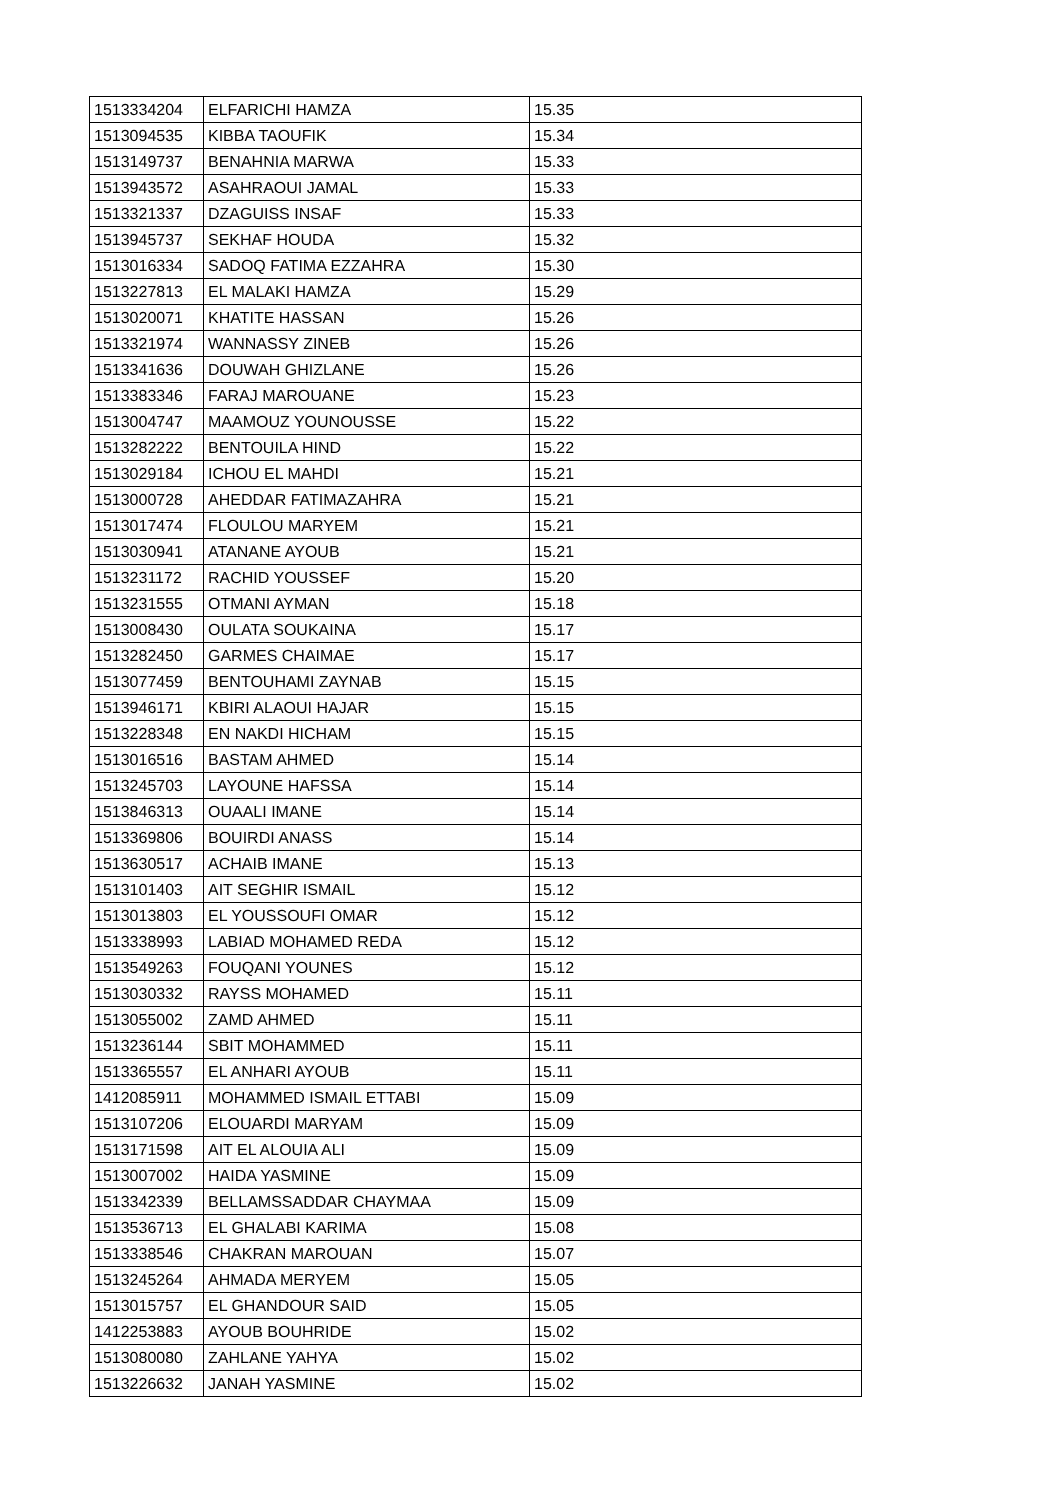| 1513334204 | ELFARICHI HAMZA | 15.35 |
| 1513094535 | KIBBA TAOUFIK | 15.34 |
| 1513149737 | BENAHNIA MARWA | 15.33 |
| 1513943572 | ASAHRAOUI JAMAL | 15.33 |
| 1513321337 | DZAGUISS INSAF | 15.33 |
| 1513945737 | SEKHAF HOUDA | 15.32 |
| 1513016334 | SADOQ FATIMA EZZAHRA | 15.30 |
| 1513227813 | EL MALAKI HAMZA | 15.29 |
| 1513020071 | KHATITE HASSAN | 15.26 |
| 1513321974 | WANNASSY ZINEB | 15.26 |
| 1513341636 | DOUWAH GHIZLANE | 15.26 |
| 1513383346 | FARAJ MAROUANE | 15.23 |
| 1513004747 | MAAMOUZ YOUNOUSSE | 15.22 |
| 1513282222 | BENTOUILA HIND | 15.22 |
| 1513029184 | ICHOU EL MAHDI | 15.21 |
| 1513000728 | AHEDDAR FATIMAZAHRA | 15.21 |
| 1513017474 | FLOULOU MARYEM | 15.21 |
| 1513030941 | ATANANE AYOUB | 15.21 |
| 1513231172 | RACHID YOUSSEF | 15.20 |
| 1513231555 | OTMANI AYMAN | 15.18 |
| 1513008430 | OULATA SOUKAINA | 15.17 |
| 1513282450 | GARMES CHAIMAE | 15.17 |
| 1513077459 | BENTOUHAMI ZAYNAB | 15.15 |
| 1513946171 | KBIRI ALAOUI HAJAR | 15.15 |
| 1513228348 | EN NAKDI HICHAM | 15.15 |
| 1513016516 | BASTAM AHMED | 15.14 |
| 1513245703 | LAYOUNE HAFSSA | 15.14 |
| 1513846313 | OUAALI IMANE | 15.14 |
| 1513369806 | BOUIRDI ANASS | 15.14 |
| 1513630517 | ACHAIB IMANE | 15.13 |
| 1513101403 | AIT SEGHIR ISMAIL | 15.12 |
| 1513013803 | EL YOUSSOUFI OMAR | 15.12 |
| 1513338993 | LABIAD MOHAMED REDA | 15.12 |
| 1513549263 | FOUQANI YOUNES | 15.12 |
| 1513030332 | RAYSS MOHAMED | 15.11 |
| 1513055002 | ZAMD AHMED | 15.11 |
| 1513236144 | SBIT MOHAMMED | 15.11 |
| 1513365557 | EL ANHARI AYOUB | 15.11 |
| 1412085911 | MOHAMMED ISMAIL ETTABI | 15.09 |
| 1513107206 | ELOUARDI MARYAM | 15.09 |
| 1513171598 | AIT EL ALOUIA ALI | 15.09 |
| 1513007002 | HAIDA YASMINE | 15.09 |
| 1513342339 | BELLAMSSADDAR CHAYMAA | 15.09 |
| 1513536713 | EL GHALABI KARIMA | 15.08 |
| 1513338546 | CHAKRAN MAROUAN | 15.07 |
| 1513245264 | AHMADA MERYEM | 15.05 |
| 1513015757 | EL GHANDOUR SAID | 15.05 |
| 1412253883 | AYOUB BOUHRIDE | 15.02 |
| 1513080080 | ZAHLANE YAHYA | 15.02 |
| 1513226632 | JANAH YASMINE | 15.02 |